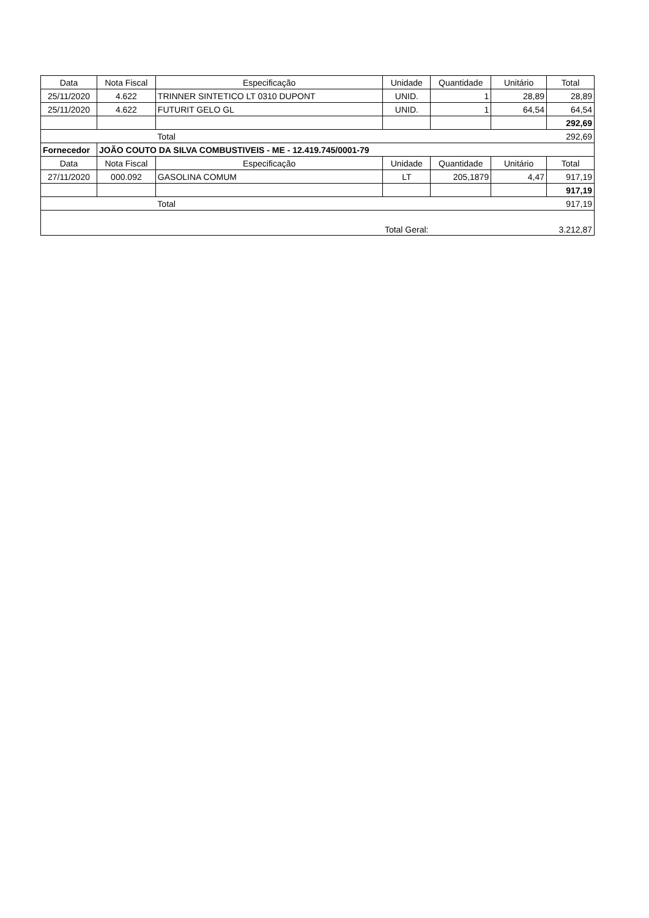| Data | Nota Fiscal | Especificação | Unidade | Quantidade | Unitário | Total |
| --- | --- | --- | --- | --- | --- | --- |
| 25/11/2020 | 4.622 | TRINNER SINTETICO LT 0310 DUPONT | UNID. | 1 | 28,89 | 28,89 |
| 25/11/2020 | 4.622 | FUTURIT GELO GL | UNID. | 1 | 64,54 | 64,54 |
| | | | | | | 292,69 |
| | | Total | | | | 292,69 |
| Fornecedor | JOÃO COUTO DA SILVA COMBUSTIVEIS - ME - 12.419.745/0001-79 | | | | | |
| Data | Nota Fiscal | Especificação | Unidade | Quantidade | Unitário | Total |
| 27/11/2020 | 000.092 | GASOLINA COMUM | LT | 205,1879 | 4,47 | 917,19 |
| | | | | | | 917,19 |
| | | Total | | | | 917,19 |
| | | | Total Geral: | | | 3.212,87 |